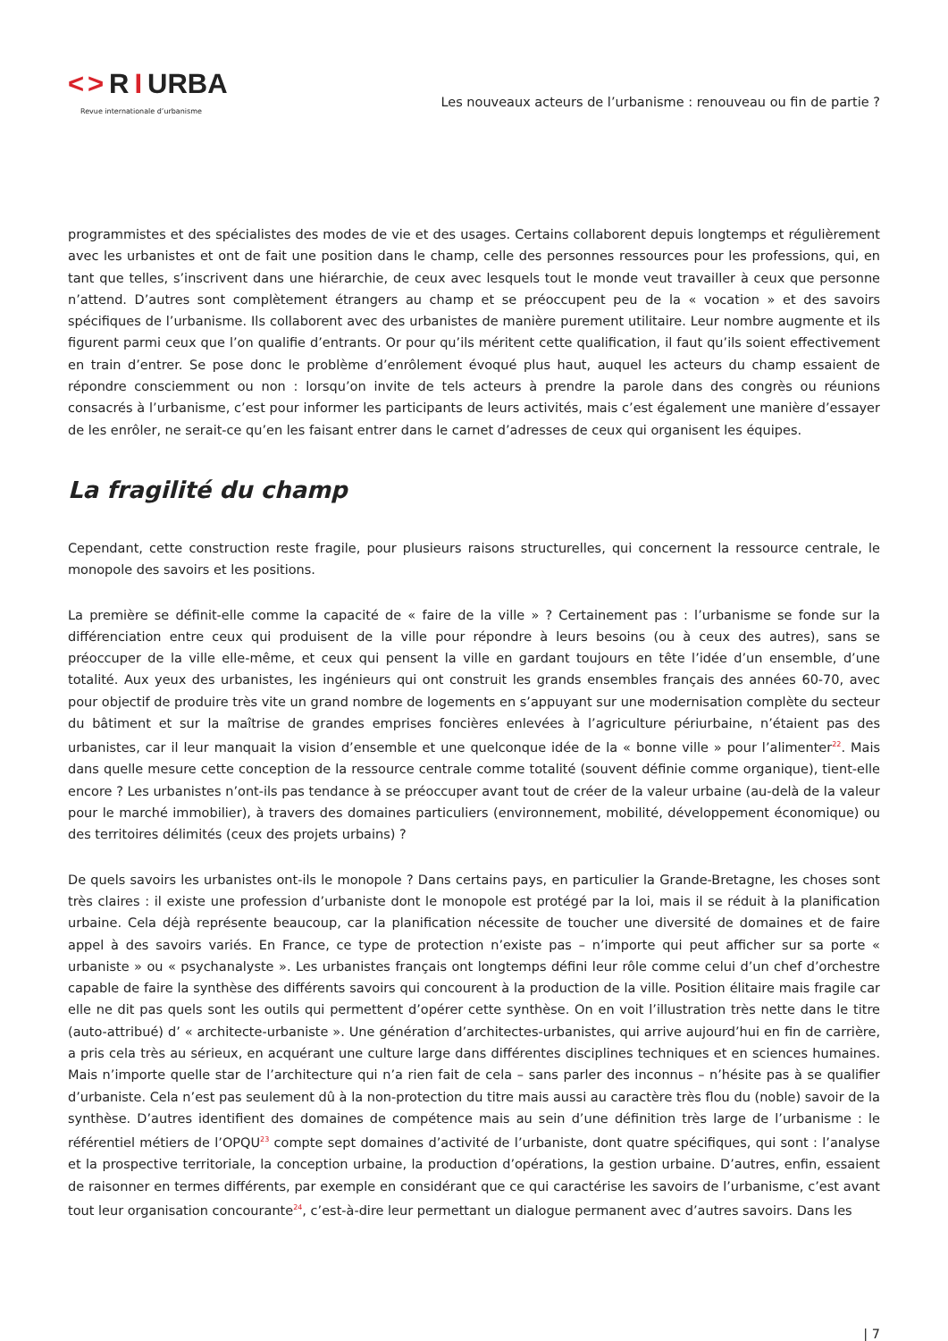< > R I URBA
Revue internationale d’urbanisme
Les nouveaux acteurs de l’urbanisme : renouveau ou fin de partie ?
programmistes et des spécialistes des modes de vie et des usages. Certains collaborent depuis longtemps et régulièrement avec les urbanistes et ont de fait une position dans le champ, celle des personnes ressources pour les professions, qui, en tant que telles, s’inscrivent dans une hiérarchie, de ceux avec lesquels tout le monde veut travailler à ceux que personne n’attend. D’autres sont complètement étrangers au champ et se préoccupent peu de la « vocation » et des savoirs spécifiques de l’urbanisme. Ils collaborent avec des urbanistes de manière purement utilitaire. Leur nombre augmente et ils figurent parmi ceux que l’on qualifie d’entrants. Or pour qu’ils méritent cette qualification, il faut qu’ils soient effectivement en train d’entrer. Se pose donc le problème d’enrôlement évoqué plus haut, auquel les acteurs du champ essaient de répondre consciemment ou non : lorsqu’on invite de tels acteurs à prendre la parole dans des congrès ou réunions consacrés à l’urbanisme, c’est pour informer les participants de leurs activités, mais c’est également une manière d’essayer de les enrôler, ne serait-ce qu’en les faisant entrer dans le carnet d’adresses de ceux qui organisent les équipes.
La fragilité du champ
Cependant, cette construction reste fragile, pour plusieurs raisons structurelles, qui concernent la ressource centrale, le monopole des savoirs et les positions.
La première se définit-elle comme la capacité de « faire de la ville » ? Certainement pas : l’urbanisme se fonde sur la différenciation entre ceux qui produisent de la ville pour répondre à leurs besoins (ou à ceux des autres), sans se préoccuper de la ville elle-même, et ceux qui pensent la ville en gardant toujours en tête l’idée d’un ensemble, d’une totalité. Aux yeux des urbanistes, les ingénieurs qui ont construit les grands ensembles français des années 60-70, avec pour objectif de produire très vite un grand nombre de logements en s’appuyant sur une modernisation complète du secteur du bâtiment et sur la maîtrise de grandes emprises foncières enlevées à l’agriculture périurbaine, n’étaient pas des urbanistes, car il leur manquait la vision d’ensemble et une quelconque idée de la « bonne ville » pour l’alimenter<sup>22</sup>. Mais dans quelle mesure cette conception de la ressource centrale comme totalité (souvent définie comme organique), tient-elle encore ? Les urbanistes n’ont-ils pas tendance à se préoccuper avant tout de créer de la valeur urbaine (au-delà de la valeur pour le marché immobilier), à travers des domaines particuliers (environnement, mobilité, développement économique) ou des territoires délimités (ceux des projets urbains) ?
De quels savoirs les urbanistes ont-ils le monopole ? Dans certains pays, en particulier la Grande-Bretagne, les choses sont très claires : il existe une profession d’urbaniste dont le monopole est protégé par la loi, mais il se réduit à la planification urbaine. Cela déjà représente beaucoup, car la planification nécessite de toucher une diversité de domaines et de faire appel à des savoirs variés. En France, ce type de protection n’existe pas – n’importe qui peut afficher sur sa porte « urbaniste » ou « psychanalyste ». Les urbanistes français ont longtemps défini leur rôle comme celui d’un chef d’orchestre capable de faire la synthèse des différents savoirs qui concourent à la production de la ville. Position élitaire mais fragile car elle ne dit pas quels sont les outils qui permettent d’opérer cette synthèse. On en voit l’illustration très nette dans le titre (auto-attribué) d’ « architecte-urbaniste ». Une génération d’architectes-urbanistes, qui arrive aujourd’hui en fin de carrière, a pris cela très au sérieux, en acquérant une culture large dans différentes disciplines techniques et en sciences humaines. Mais n’importe quelle star de l’architecture qui n’a rien fait de cela – sans parler des inconnus – n’hésite pas à se qualifier d’urbaniste. Cela n’est pas seulement dû à la non-protection du titre mais aussi au caractère très flou du (noble) savoir de la synthèse. D’autres identifient des domaines de compétence mais au sein d’une définition très large de l’urbanisme : le référentiel métiers de l’OPQU<sup>23</sup> compte sept domaines d’activité de l’urbaniste, dont quatre spécifiques, qui sont : l’analyse et la prospective territoriale, la conception urbaine, la production d’opérations, la gestion urbaine. D’autres, enfin, essaient de raisonner en termes différents, par exemple en considérant que ce qui caractérise les savoirs de l’urbanisme, c’est avant tout leur organisation concourante<sup>24</sup>, c’est-à-dire leur permettant un dialogue permanent avec d’autres savoirs. Dans les
| 7